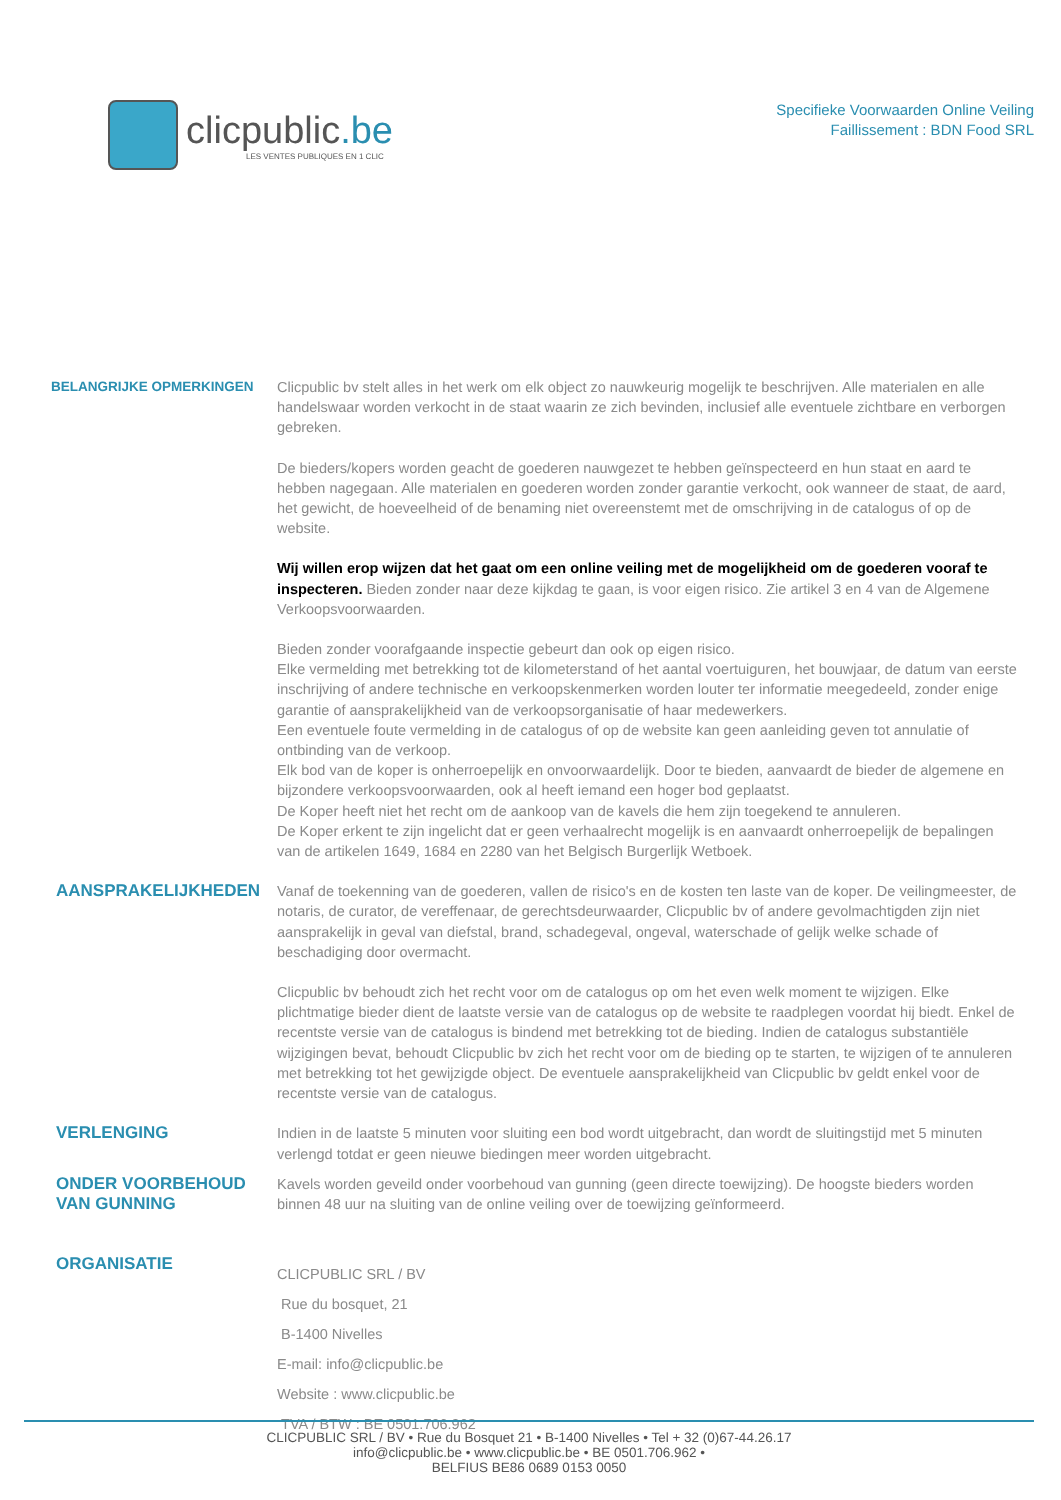clicpublic.be
LES VENTES PUBLIQUES EN 1 CLIC
Specifieke Voorwaarden Online Veiling
Faillissement : BDN Food SRL
BELANGRIJKE OPMERKINGEN Clicpublic bv stelt alles in het werk om elk object zo nauwkeurig mogelijk te beschrijven. Alle materialen en alle handelswaar worden verkocht in de staat waarin ze zich bevinden, inclusief alle eventuele zichtbare en verborgen gebreken.
De bieders/kopers worden geacht de goederen nauwgezet te hebben geïnspecteerd en hun staat en aard te hebben nagegaan. Alle materialen en goederen worden zonder garantie verkocht, ook wanneer de staat, de aard, het gewicht, de hoeveelheid of de benaming niet overeenstemt met de omschrijving in de catalogus of op de website.
Wij willen erop wijzen dat het gaat om een online veiling met de mogelijkheid om de goederen vooraf te inspecteren. Bieden zonder naar deze kijkdag te gaan, is voor eigen risico. Zie artikel 3 en 4 van de Algemene Verkoopsvoorwaarden.
Bieden zonder voorafgaande inspectie gebeurt dan ook op eigen risico.
Elke vermelding met betrekking tot de kilometerstand of het aantal voertuiguren, het bouwjaar, de datum van eerste inschrijving of andere technische en verkoopskenmerken worden louter ter informatie meegedeeld, zonder enige garantie of aansprakelijkheid van de verkoopsorganisatie of haar medewerkers.
Een eventuele foute vermelding in de catalogus of op de website kan geen aanleiding geven tot annulatie of ontbinding van de verkoop.
Elk bod van de koper is onherroepelijk en onvoorwaardelijk. Door te bieden, aanvaardt de bieder de algemene en bijzondere verkoopsvoorwaarden, ook al heeft iemand een hoger bod geplaatst.
De Koper heeft niet het recht om de aankoop van de kavels die hem zijn toegekend te annuleren.
De Koper erkent te zijn ingelicht dat er geen verhaalrecht mogelijk is en aanvaardt onherroepelijk de bepalingen van de artikelen 1649, 1684 en 2280 van het Belgisch Burgerlijk Wetboek.
AANSPRAKELIJKHEDEN
Vanaf de toekenning van de goederen, vallen de risico's en de kosten ten laste van de koper. De veilingmeester, de notaris, de curator, de vereffenaar, de gerechtsdeurwaarder, Clicpublic bv of andere gevolmachtigden zijn niet aansprakelijk in geval van diefstal, brand, schadegeval, ongeval, waterschade of gelijk welke schade of beschadiging door overmacht.
Clicpublic bv behoudt zich het recht voor om de catalogus op om het even welk moment te wijzigen. Elke plichtmatige bieder dient de laatste versie van de catalogus op de website te raadplegen voordat hij biedt. Enkel de recentste versie van de catalogus is bindend met betrekking tot de bieding. Indien de catalogus substantiële wijzigingen bevat, behoudt Clicpublic bv zich het recht voor om de bieding op te starten, te wijzigen of te annuleren met betrekking tot het gewijzigde object. De eventuele aansprakelijkheid van Clicpublic bv geldt enkel voor de recentste versie van de catalogus.
VERLENGING
Indien in de laatste 5 minuten voor sluiting een bod wordt uitgebracht, dan wordt de sluitingstijd met 5 minuten verlengd totdat er geen nieuwe biedingen meer worden uitgebracht.
ONDER VOORBEHOUD VAN GUNNING
Kavels worden geveild onder voorbehoud van gunning (geen directe toewijzing). De hoogste bieders worden binnen 48 uur na sluiting van de online veiling over de toewijzing geïnformeerd.
ORGANISATIE
CLICPUBLIC SRL / BV
Rue du bosquet, 21
B-1400 Nivelles
E-mail: info@clicpublic.be
Website : www.clicpublic.be
TVA / BTW : BE 0501.706.962
CLICPUBLIC SRL / BV • Rue du Bosquet 21 • B-1400 Nivelles • Tel + 32 (0)67-44.26.17
info@clicpublic.be • www.clicpublic.be • BE 0501.706.962 •
BELFIUS BE86 0689 0153 0050